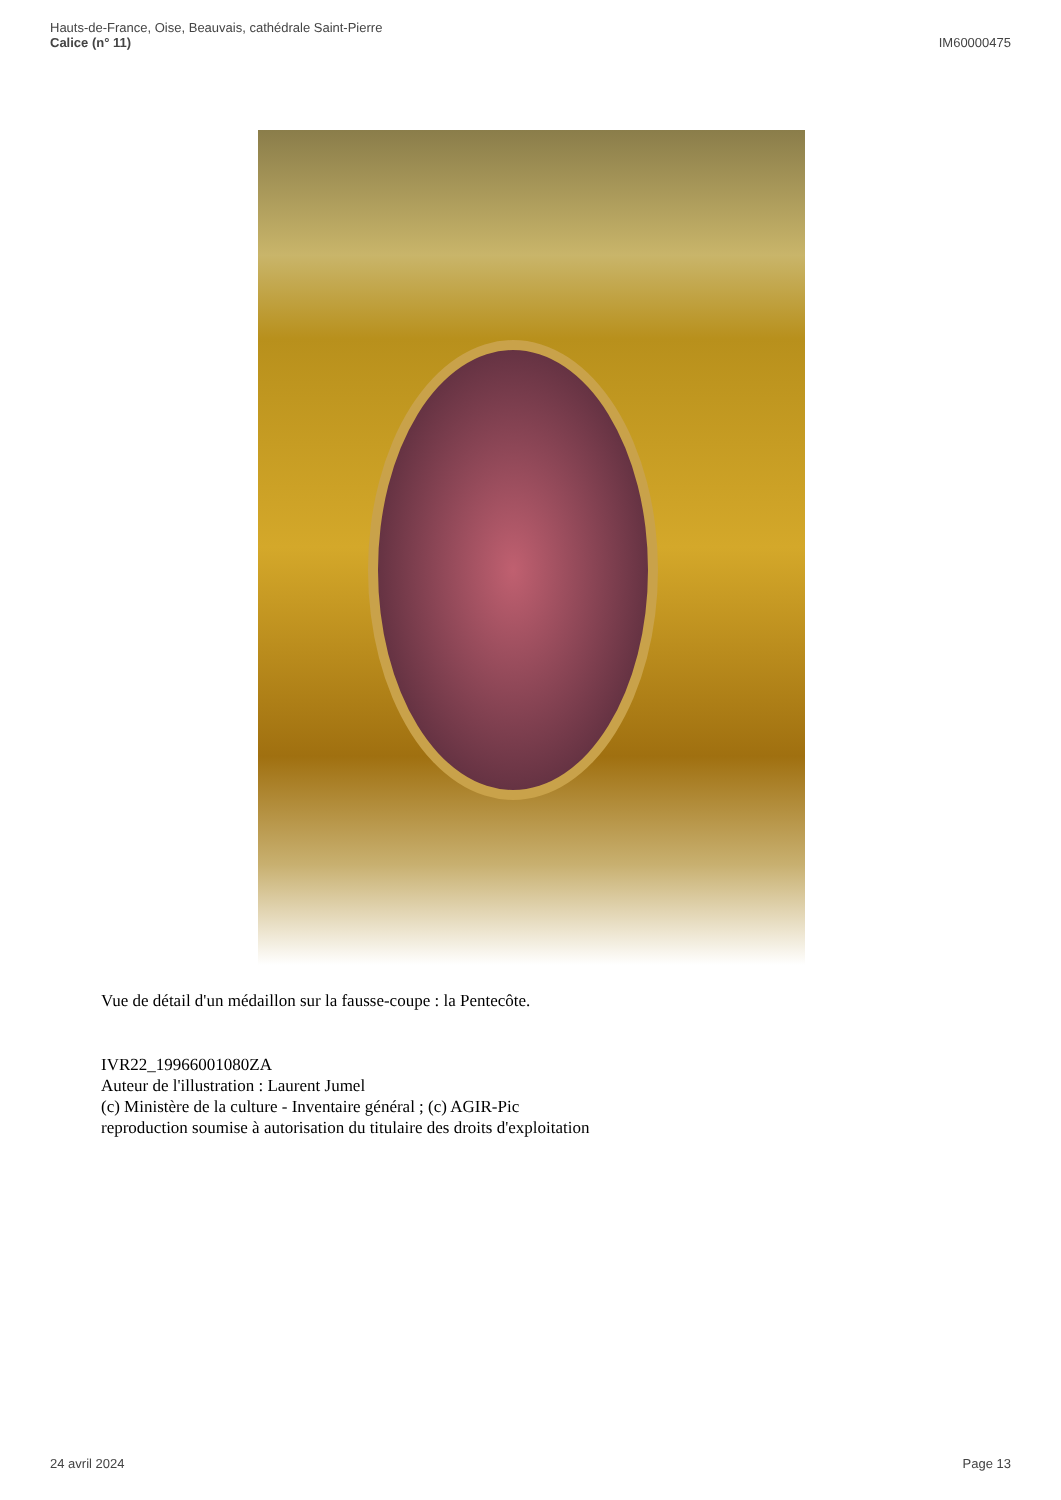Hauts-de-France, Oise, Beauvais, cathédrale Saint-Pierre
Calice (n° 11)
IM60000475
Vue de détail d'un médaillon sur la fausse-coupe : la Pentecôte.
IVR22_19966001080ZA
Auteur de l'illustration : Laurent Jumel
(c) Ministère de la culture - Inventaire général ; (c) AGIR-Pic
reproduction soumise à autorisation du titulaire des droits d'exploitation
24 avril 2024 Page 13